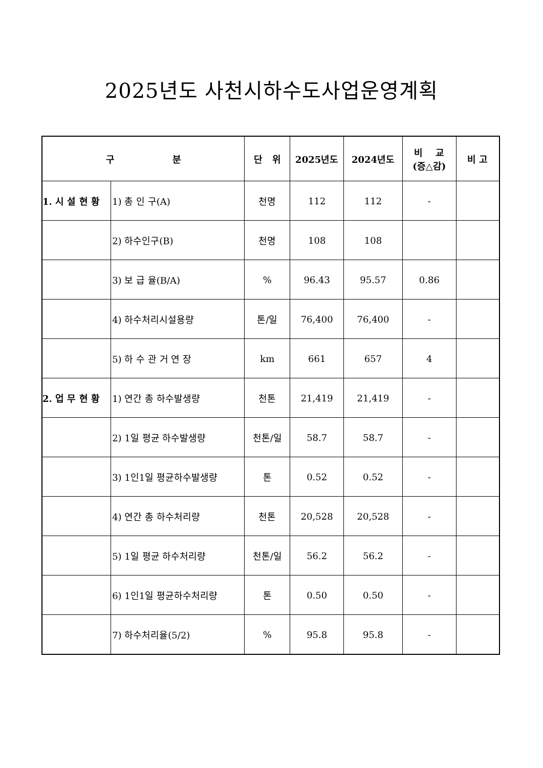2025년도 사천시하수도사업운영계획
| 구 분 | | 단 위 | 2025년도 | 2024년도 | 비 교 (증△감) | 비 고 |
| --- | --- | --- | --- | --- | --- | --- |
| 1. 시 설 현 황 | 1) 총 인 구(A) | 천명 | 112 | 112 | - | |
| | 2) 하수인구(B) | 천명 | 108 | 108 | | |
| | 3) 보 급 율(B/A) | % | 96.43 | 95.57 | 0.86 | |
| | 4) 하수처리시설용량 | 톤/일 | 76,400 | 76,400 | - | |
| | 5) 하 수 관 거 연 장 | km | 661 | 657 | 4 | |
| 2. 업 무 현 황 | 1) 연간 총 하수발생량 | 천톤 | 21,419 | 21,419 | - | |
| | 2) 1일 평균 하수발생량 | 천톤/일 | 58.7 | 58.7 | - | |
| | 3) 1인1일 평균하수발생량 | 톤 | 0.52 | 0.52 | - | |
| | 4) 연간 총 하수처리량 | 천톤 | 20,528 | 20,528 | - | |
| | 5) 1일 평균 하수처리량 | 천톤/일 | 56.2 | 56.2 | - | |
| | 6) 1인1일 평균하수처리량 | 톤 | 0.50 | 0.50 | - | |
| | 7) 하수처리율(5/2) | % | 95.8 | 95.8 | - | |